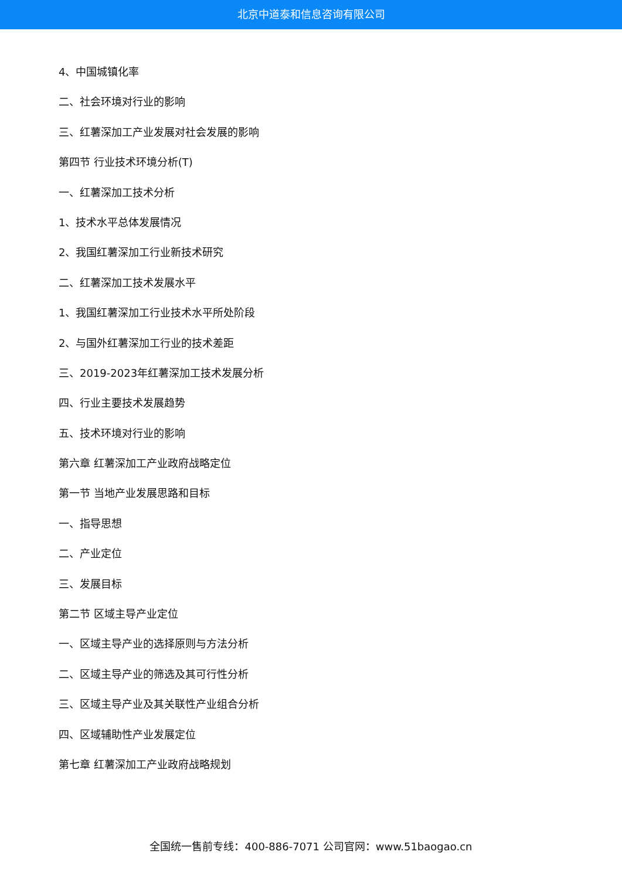北京中道泰和信息咨询有限公司
4、中国城镇化率
二、社会环境对行业的影响
三、红薯深加工产业发展对社会发展的影响
第四节 行业技术环境分析(T)
一、红薯深加工技术分析
1、技术水平总体发展情况
2、我国红薯深加工行业新技术研究
二、红薯深加工技术发展水平
1、我国红薯深加工行业技术水平所处阶段
2、与国外红薯深加工行业的技术差距
三、2019-2023年红薯深加工技术发展分析
四、行业主要技术发展趋势
五、技术环境对行业的影响
第六章 红薯深加工产业政府战略定位
第一节 当地产业发展思路和目标
一、指导思想
二、产业定位
三、发展目标
第二节 区域主导产业定位
一、区域主导产业的选择原则与方法分析
二、区域主导产业的筛选及其可行性分析
三、区域主导产业及其关联性产业组合分析
四、区域辅助性产业发展定位
第七章 红薯深加工产业政府战略规划
全国统一售前专线：400-886-7071 公司官网：www.51baogao.cn